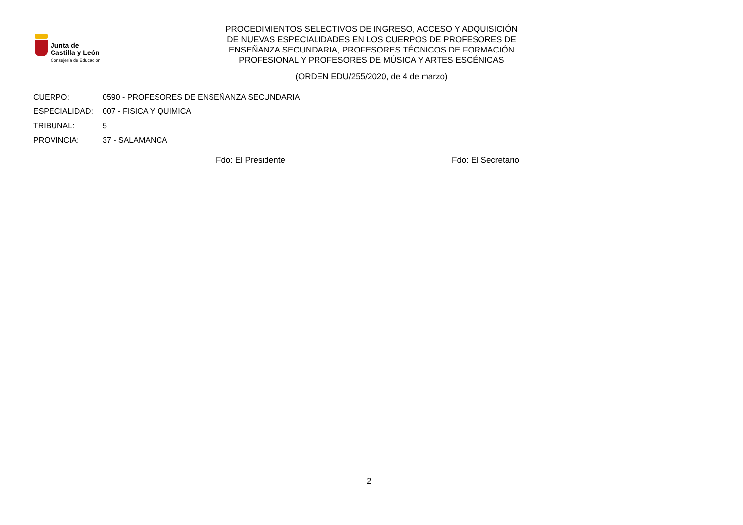Junta de
Castilla y León
Consejería de Educación
PROCEDIMIENTOS SELECTIVOS DE INGRESO, ACCESO Y ADQUISICIÓN
DE NUEVAS ESPECIALIDADES EN LOS CUERPOS DE PROFESORES DE
ENSEÑANZA SECUNDARIA, PROFESORES TÉCNICOS DE FORMACIÓN
PROFESIONAL Y PROFESORES DE MÚSICA Y ARTES ESCÉNICAS
(ORDEN EDU/255/2020, de 4 de marzo)
CUERPO: 0590 - PROFESORES DE ENSEÑANZA SECUNDARIA
ESPECIALIDAD: 007 - FISICA Y QUIMICA
TRIBUNAL: 5
PROVINCIA: 37 - SALAMANCA
Fdo: El Presidente Fdo: El Secretario
2